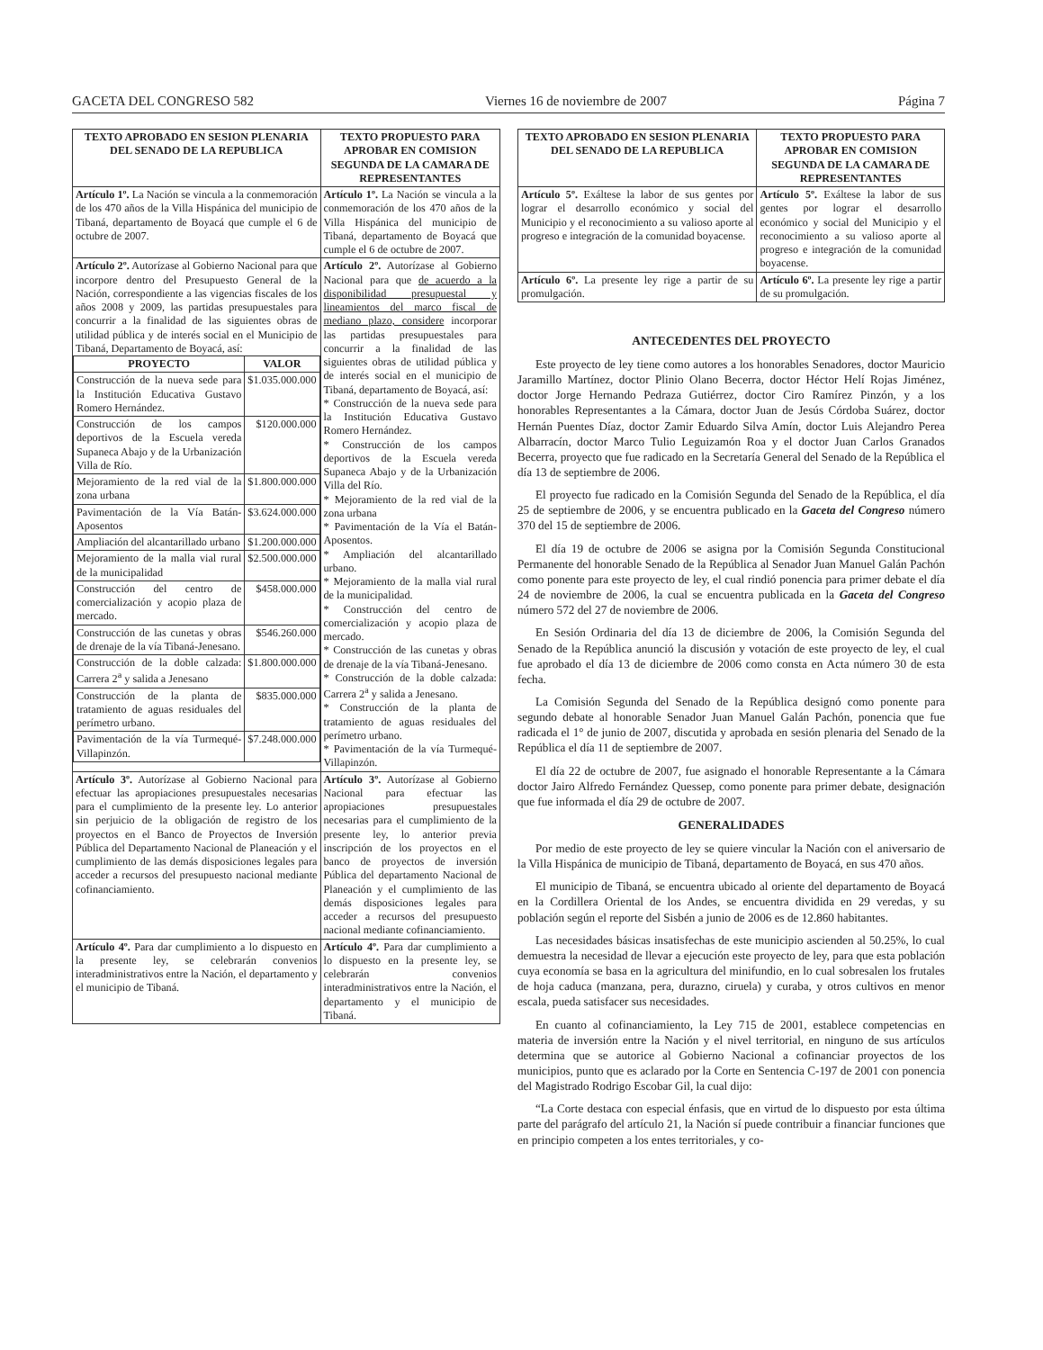GACETA DEL CONGRESO 582 Viernes 16 de noviembre de 2007 Página 7
| TEXTO APROBADO EN SESION PLENARIA DEL SENADO DE LA REPUBLICA | TEXTO PROPUESTO PARA APROBAR EN COMISION SEGUNDA DE LA CAMARA DE REPRESENTANTES |
| --- | --- |
| Artículo 1º. La Nación se vincula a la conmemoración de los 470 años de la Villa Hispánica del municipio de Tibaná, departamento de Boyacá que cumple el 6 de octubre de 2007. | Artículo 1º. La Nación se vincula a la conmemoración de los 470 años de la Villa Hispánica del municipio de Tibaná, departamento de Boyacá que cumple el 6 de octubre de 2007. |
| Artículo 2º. Autorízase al Gobierno Nacional para que incorpore dentro del Presupuesto General de la Nación, correspondiente a las vigencias fiscales de los años 2008 y 2009, las partidas presupuestales para concurrir a la finalidad de las siguientes obras de utilidad pública y de interés social en el Municipio de Tibaná, Departamento de Boyacá, así: / PROYECTO / VALOR / / --- / --- / / Construcción de la nueva sede para la Institución Educativa Gustavo Romero Hernández. / $1.035.000.000 / / Construcción de los campos deportivos de la Escuela vereda Supaneca Abajo y de la Urbanización Villa de Río. / $120.000.000 / / Mejoramiento de la red vial de la zona urbana / $1.800.000.000 / / Pavimentación de la Vía Batán-Aposentos / $3.624.000.000 / / Ampliación del alcantarillado urbano / $1.200.000.000 / / Mejoramiento de la malla vial rural de la municipalidad / $2.500.000.000 / / Construcción del centro de comercialización y acopio plaza de mercado. / $458.000.000 / / Construcción de las cunetas y obras de drenaje de la vía Tibaná-Jenesano. / $546.260.000 / / Construcción de la doble calzada: Carrera 2<sup>a</sup> y salida a Jenesano / $1.800.000.000 / / Construcción de la planta de tratamiento de aguas residuales del perímetro urbano. / $835.000.000 / / Pavimentación de la vía Turmequé-Villapinzón. / $7.248.000.000 / | Artículo 2º. Autorízase al Gobierno Nacional para que de acuerdo a la disponibilidad presupuestal y lineamientos del marco fiscal de mediano plazo, considere incorporar las partidas presupuestales para concurrir a la finalidad de las siguientes obras de utilidad pública y de interés social en el municipio de Tibaná, departamento de Boyacá, así: * Construcción de la nueva sede para la Institución Educativa Gustavo Romero Hernández. * Construcción de los campos deportivos de la Escuela vereda Supaneca Abajo y de la Urbanización Villa del Río. * Mejoramiento de la red vial de la zona urbana * Pavimentación de la Vía el Batán-Aposentos. * Ampliación del alcantarillado urbano. * Mejoramiento de la malla vial rural de la municipalidad. * Construcción del centro de comercialización y acopio plaza de mercado. * Construcción de las cunetas y obras de drenaje de la vía Tibaná-Jenesano. * Construcción de la doble calzada: Carrera 2<sup>a</sup> y salida a Jenesano. * Construcción de la planta de tratamiento de aguas residuales del perímetro urbano. * Pavimentación de la vía Turmequé-Villapinzón. |
| Artículo 3º. Autorízase al Gobierno Nacional para efectuar las apropiaciones presupuestales necesarias para el cumplimiento de la presente ley. Lo anterior sin perjuicio de la obligación de registro de los proyectos en el Banco de Proyectos de Inversión Pública del Departamento Nacional de Planeación y el cumplimiento de las demás disposiciones legales para acceder a recursos del presupuesto nacional mediante cofinanciamiento. | Artículo 3º. Autorízase al Gobierno Nacional para efectuar las apropiaciones presupuestales necesarias para el cumplimiento de la presente ley, lo anterior previa inscripción de los proyectos en el banco de proyectos de inversión Pública del departamento Nacional de Planeación y el cumplimiento de las demás disposiciones legales para acceder a recursos del presupuesto nacional mediante cofinanciamiento. |
| Artículo 4º. Para dar cumplimiento a lo dispuesto en la presente ley, se celebrarán convenios interadministrativos entre la Nación, el departamento y el municipio de Tibaná. | Artículo 4º. Para dar cumplimiento a lo dispuesto en la presente ley, se celebrarán convenios interadministrativos entre la Nación, el departamento y el municipio de Tibaná. |
| TEXTO APROBADO EN SESION PLENARIA DEL SENADO DE LA REPUBLICA | TEXTO PROPUESTO PARA APROBAR EN COMISION SEGUNDA DE LA CAMARA DE REPRESENTANTES |
| --- | --- |
| Artículo 5º. Exáltese la labor de sus gentes por lograr el desarrollo económico y social del Municipio y el reconocimiento a su valioso aporte al progreso e integración de la comunidad boyacense. | Artículo 5º. Exáltese la labor de sus gentes por lograr el desarrollo económico y social del Municipio y el reconocimiento a su valioso aporte al progreso e integración de la comunidad boyacense. |
| Artículo 6º. La presente ley rige a partir de su promulgación. | Artículo 6º. La presente ley rige a partir de su promulgación. |
ANTECEDENTES DEL PROYECTO
Este proyecto de ley tiene como autores a los honorables Senadores, doctor Mauricio Jaramillo Martínez, doctor Plinio Olano Becerra, doctor Héctor Helí Rojas Jiménez, doctor Jorge Hernando Pedraza Gutiérrez, doctor Ciro Ramírez Pinzón, y a los honorables Representantes a la Cámara, doctor Juan de Jesús Córdoba Suárez, doctor Hernán Puentes Díaz, doctor Zamir Eduardo Silva Amín, doctor Luis Alejandro Perea Albarracín, doctor Marco Tulio Leguizamón Roa y el doctor Juan Carlos Granados Becerra, proyecto que fue radicado en la Secretaría General del Senado de la República el día 13 de septiembre de 2006.
El proyecto fue radicado en la Comisión Segunda del Senado de la República, el día 25 de septiembre de 2006, y se encuentra publicado en la Gaceta del Congreso número 370 del 15 de septiembre de 2006.
El día 19 de octubre de 2006 se asigna por la Comisión Segunda Constitucional Permanente del honorable Senado de la República al Senador Juan Manuel Galán Pachón como ponente para este proyecto de ley, el cual rindió ponencia para primer debate el día 24 de noviembre de 2006, la cual se encuentra publicada en la Gaceta del Congreso número 572 del 27 de noviembre de 2006.
En Sesión Ordinaria del día 13 de diciembre de 2006, la Comisión Segunda del Senado de la República anunció la discusión y votación de este proyecto de ley, el cual fue aprobado el día 13 de diciembre de 2006 como consta en Acta número 30 de esta fecha.
La Comisión Segunda del Senado de la República designó como ponente para segundo debate al honorable Senador Juan Manuel Galán Pachón, ponencia que fue radicada el 1° de junio de 2007, discutida y aprobada en sesión plenaria del Senado de la República el día 11 de septiembre de 2007.
El día 22 de octubre de 2007, fue asignado el honorable Representante a la Cámara doctor Jairo Alfredo Fernández Quessep, como ponente para primer debate, designación que fue informada el día 29 de octubre de 2007.
GENERALIDADES
Por medio de este proyecto de ley se quiere vincular la Nación con el aniversario de la Villa Hispánica de municipio de Tibaná, departamento de Boyacá, en sus 470 años.
El municipio de Tibaná, se encuentra ubicado al oriente del departamento de Boyacá en la Cordillera Oriental de los Andes, se encuentra dividida en 29 veredas, y su población según el reporte del Sisbén a junio de 2006 es de 12.860 habitantes.
Las necesidades básicas insatisfechas de este municipio ascienden al 50.25%, lo cual demuestra la necesidad de llevar a ejecución este proyecto de ley, para que esta población cuya economía se basa en la agricultura del minifundio, en lo cual sobresalen los frutales de hoja caduca (manzana, pera, durazno, ciruela) y curaba, y otros cultivos en menor escala, pueda satisfacer sus necesidades.
En cuanto al cofinanciamiento, la Ley 715 de 2001, establece competencias en materia de inversión entre la Nación y el nivel territorial, en ninguno de sus artículos determina que se autorice al Gobierno Nacional a cofinanciar proyectos de los municipios, punto que es aclarado por la Corte en Sentencia C-197 de 2001 con ponencia del Magistrado Rodrigo Escobar Gil, la cual dijo:
“La Corte destaca con especial énfasis, que en virtud de lo dispuesto por esta última parte del parágrafo del artículo 21, la Nación sí puede contribuir a financiar funciones que en principio competen a los entes territoriales, y co-